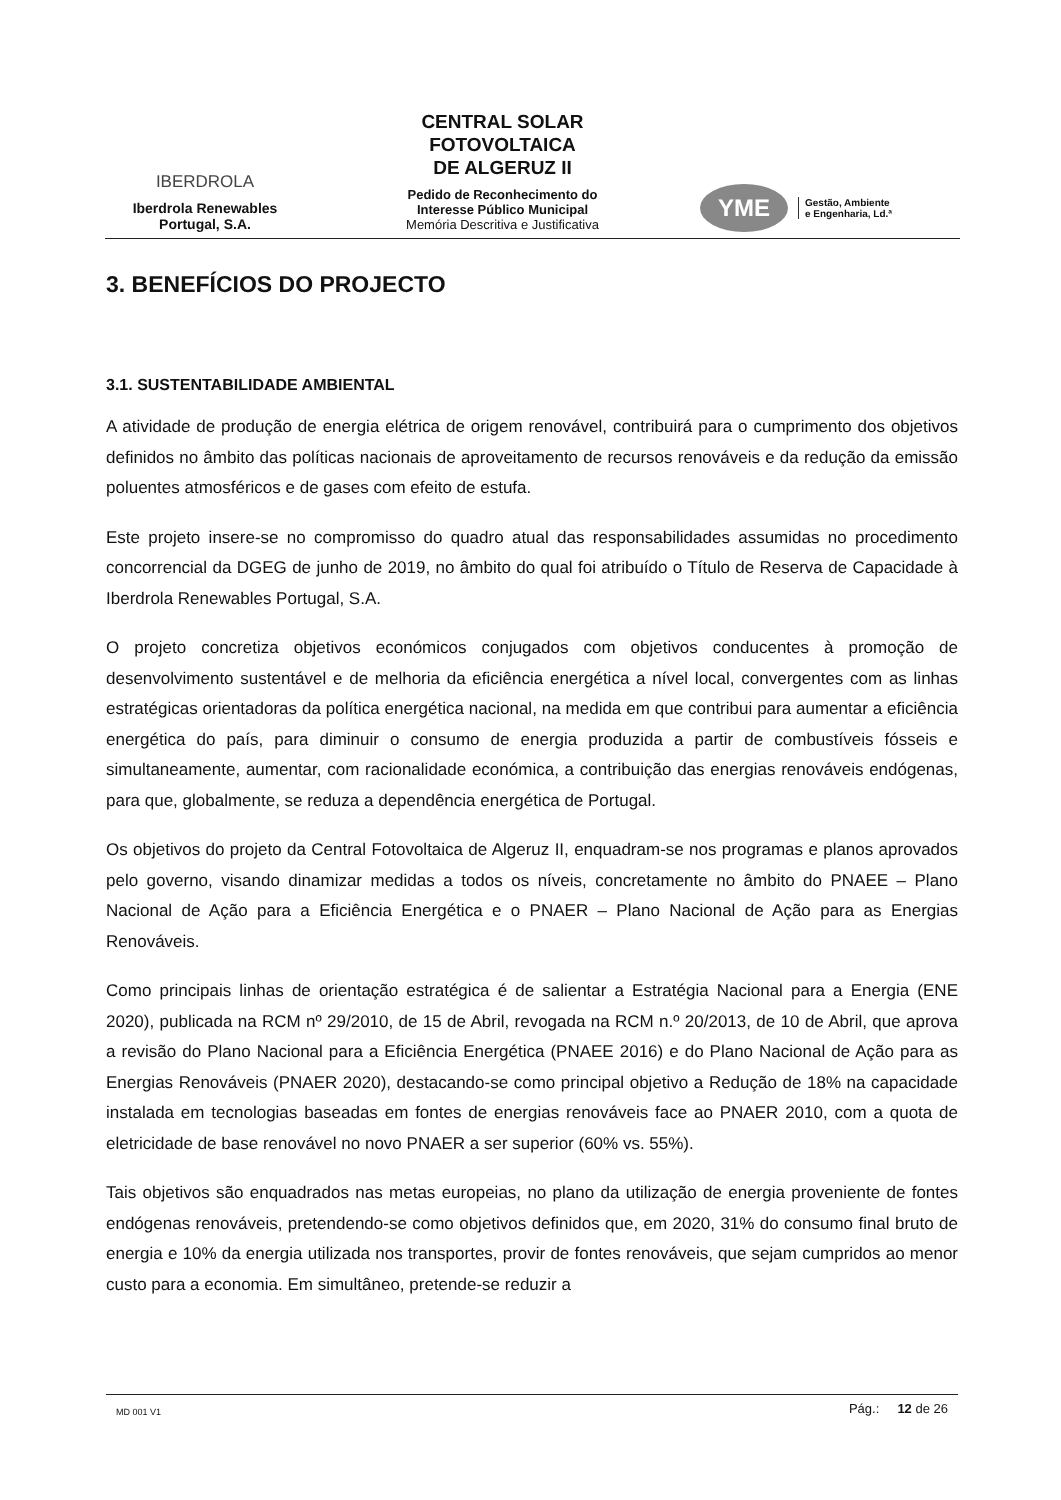IBERDROLA
Iberdrola Renewables
Portugal, S.A.
CENTRAL SOLAR
FOTOVOLTAICA
DE ALGERUZ II
Pedido de Reconhecimento do
Interesse Público Municipal
Memória Descritiva e Justificativa
YME Gestão, Ambiente
e Engenharia, Ld.ª
3. BENEFÍCIOS DO PROJECTO
3.1. SUSTENTABILIDADE AMBIENTAL
A atividade de produção de energia elétrica de origem renovável, contribuirá para o cumprimento dos objetivos definidos no âmbito das políticas nacionais de aproveitamento de recursos renováveis e da redução da emissão poluentes atmosféricos e de gases com efeito de estufa.
Este projeto insere-se no compromisso do quadro atual das responsabilidades assumidas no procedimento concorrencial da DGEG de junho de 2019, no âmbito do qual foi atribuído o Título de Reserva de Capacidade à Iberdrola Renewables Portugal, S.A.
O projeto concretiza objetivos económicos conjugados com objetivos conducentes à promoção de desenvolvimento sustentável e de melhoria da eficiência energética a nível local, convergentes com as linhas estratégicas orientadoras da política energética nacional, na medida em que contribui para aumentar a eficiência energética do país, para diminuir o consumo de energia produzida a partir de combustíveis fósseis e simultaneamente, aumentar, com racionalidade económica, a contribuição das energias renováveis endógenas, para que, globalmente, se reduza a dependência energética de Portugal.
Os objetivos do projeto da Central Fotovoltaica de Algeruz II, enquadram-se nos programas e planos aprovados pelo governo, visando dinamizar medidas a todos os níveis, concretamente no âmbito do PNAEE – Plano Nacional de Ação para a Eficiência Energética e o PNAER – Plano Nacional de Ação para as Energias Renováveis.
Como principais linhas de orientação estratégica é de salientar a Estratégia Nacional para a Energia (ENE 2020), publicada na RCM nº 29/2010, de 15 de Abril, revogada na RCM n.º 20/2013, de 10 de Abril, que aprova a revisão do Plano Nacional para a Eficiência Energética (PNAEE 2016) e do Plano Nacional de Ação para as Energias Renováveis (PNAER 2020), destacando-se como principal objetivo a Redução de 18% na capacidade instalada em tecnologias baseadas em fontes de energias renováveis face ao PNAER 2010, com a quota de eletricidade de base renovável no novo PNAER a ser superior (60% vs. 55%).
Tais objetivos são enquadrados nas metas europeias, no plano da utilização de energia proveniente de fontes endógenas renováveis, pretendendo-se como objetivos definidos que, em 2020, 31% do consumo final bruto de energia e 10% da energia utilizada nos transportes, provir de fontes renováveis, que sejam cumpridos ao menor custo para a economia. Em simultâneo, pretende-se reduzir a
MD 001 V1 Pág.: 12 de 26